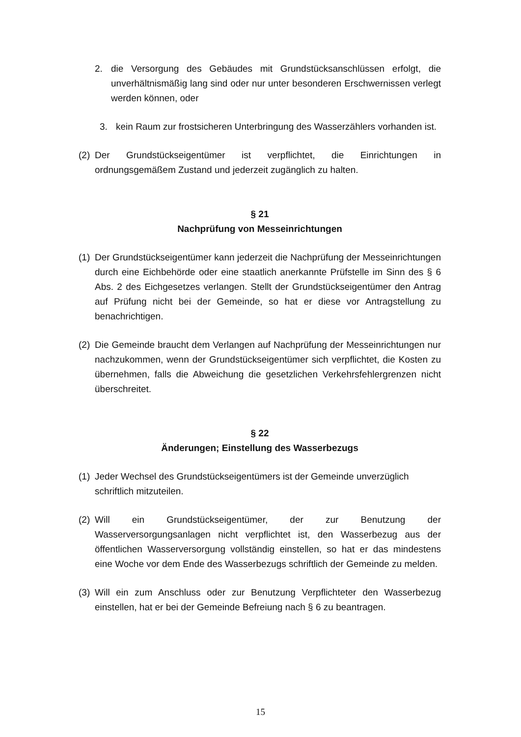2. die Versorgung des Gebäudes mit Grundstücksanschlüssen erfolgt, die unverhältnismäßig lang sind oder nur unter besonderen Erschwernissen verlegt werden können, oder
3. kein Raum zur frostsicheren Unterbringung des Wasserzählers vorhanden ist.
(2) Der Grundstückseigentümer ist verpflichtet, die Einrichtungen in ordnungsgemäßem Zustand und jederzeit zugänglich zu halten.
§ 21
Nachprüfung von Messeinrichtungen
(1) Der Grundstückseigentümer kann jederzeit die Nachprüfung der Messeinrichtungen durch eine Eichbehörde oder eine staatlich anerkannte Prüfstelle im Sinn des § 6 Abs. 2 des Eichgesetzes verlangen. Stellt der Grundstückseigentümer den Antrag auf Prüfung nicht bei der Gemeinde, so hat er diese vor Antragstellung zu benachrichtigen.
(2) Die Gemeinde braucht dem Verlangen auf Nachprüfung der Messeinrichtungen nur nachzukommen, wenn der Grundstückseigentümer sich verpflichtet, die Kosten zu übernehmen, falls die Abweichung die gesetzlichen Verkehrsfehlergrenzen nicht überschreitet.
§ 22
Änderungen; Einstellung des Wasserbezugs
(1) Jeder Wechsel des Grundstückseigentümers ist der Gemeinde unverzüglich schriftlich mitzuteilen.
(2) Will ein Grundstückseigentümer, der zur Benutzung der Wasserversorgungsanlagen nicht verpflichtet ist, den Wasserbezug aus der öffentlichen Wasserversorgung vollständig einstellen, so hat er das mindestens eine Woche vor dem Ende des Wasserbezugs schriftlich der Gemeinde zu melden.
(3) Will ein zum Anschluss oder zur Benutzung Verpflichteter den Wasserbezug einstellen, hat er bei der Gemeinde Befreiung nach § 6 zu beantragen.
15